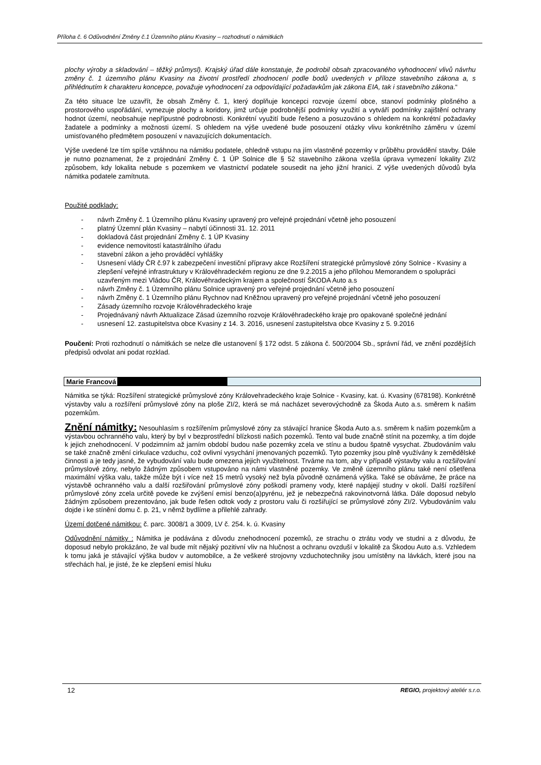Příloha č. 6 Odůvodnění Změny č.1 Územního plánu Kvasiny – rozhodnutí o námitkách
plochy výroby a skladování – těžký průmysl). Krajský úřad dále konstatuje, že podrobil obsah zpracovaného vyhodnocení vlivů návrhu změny č. 1 územního plánu Kvasiny na životní prostředí zhodnocení podle bodů uvedených v příloze stavebního zákona a, s přihlédnutím k charakteru koncepce, považuje vyhodnocení za odpovídající požadavkům jak zákona EIA, tak i stavebního zákona.“
Za této situace lze uzavřít, že obsah Změny č. 1, který doplňuje koncepci rozvoje území obce, stanoví podmínky plošného a prostorového uspořádání, vymezuje plochy a koridory, jimž určuje podrobnější podmínky využití a vytváří podmínky zajištění ochrany hodnot území, neobsahuje nepřípustné podrobnosti. Konkrétní využití bude řešeno a posuzováno s ohledem na konkrétní požadavky žadatele a podmínky a možnosti území. S ohledem na výše uvedené bude posouzení otázky vlivu konkrétního záměru v území umisťovaného předmětem posouzení v navazujících dokumentacích.
Výše uvedené lze tím spíše vztáhnou na námitku podatele, ohledně vstupu na jím vlastněné pozemky v průběhu provádění stavby. Dále je nutno poznamenat, že z projednání Změny č. 1 ÚP Solnice dle § 52 stavebního zákona vzešla úprava vymezení lokality ZI/2 způsobem, kdy lokalita nebude s pozemkem ve vlastnictví podatele sousedit na jeho jižní hranici. Z výše uvedených důvodů byla námitka podatele zamítnuta.
Použité podklady:
- návrh Změny č. 1 Územního plánu Kvasiny upravený pro veřejné projednání včetně jeho posouzení
- platný Územní plán Kvasiny – nabytí účinnosti 31. 12. 2011
- dokladová část projednání Změny č. 1 ÚP Kvasiny
- evidence nemovitostí katastrálního úřadu
- stavební zákon a jeho prováděcí vyhlášky
- Usnesení vlády ČR č.97 k zabezpečení investiční přípravy akce Rozšíření strategické průmyslové zóny Solnice - Kvasiny a zlepšení veřejné infrastruktury v Královéhradeckém regionu ze dne 9.2.2015 a jeho přílohou Memorandem o spolupráci uzavřeným mezi Vládou ČR, Královéhradeckým krajem a společností ŠKODA Auto a.s
- návrh Změny č. 1 Územního plánu Solnice upravený pro veřejné projednání včetně jeho posouzení
- návrh Změny č. 1 Územního plánu Rychnov nad Kněžnou upravený pro veřejné projednání včetně jeho posouzení
- Zásady územního rozvoje Královéhradeckého kraje
- Projednávaný návrh Aktualizace Zásad územního rozvoje Královéhradeckého kraje pro opakované společné jednání
- usnesení 12. zastupitelstva obce Kvasiny z 14. 3. 2016, usnesení zastupitelstva obce Kvasiny z 5. 9.2016
Poučení: Proti rozhodnutí o námitkách se nelze dle ustanovení § 172 odst. 5 zákona č. 500/2004 Sb., správní řád, ve znění pozdějších předpisů odvolat ani podat rozklad.
Marie Francová
Námitka se týká: Rozšíření strategické průmyslové zóny Královehradeckého kraje Solnice - Kvasiny, kat. ú. Kvasiny (678198). Konkrétně výstavby valu a rozšíření průmyslové zóny na ploše ZI/2, která se má nacházet severovýchodně za Škoda Auto a.s. směrem k našim pozemkům.
Znění námitky: Nesouhlasím s rozšířením průmyslové zóny za stávající hranice Škoda Auto a.s. směrem k našim pozemkům a výstavbou ochranného valu, který by byl v bezprostřední blízkosti našich pozemků. Tento val bude značně stínit na pozemky, a tím dojde k jejich znehodnocení. V podzimním až jarním období budou naše pozemky zcela ve stínu a budou špatně vysychat. Zbudováním valu se také značně změní cirkulace vzduchu, což ovlivní vysychání jmenovaných pozemků. Tyto pozemky jsou plně využívány k zemědělské činnosti a je tedy jasné, že vybudování valu bude omezena jejich využitelnost. Trváme na tom, aby v případě výstavby valu a rozšiřování průmyslové zóny, nebylo žádným způsobem vstupováno na námi vlastněné pozemky. Ve změně územního plánu také není ošetřena maximální výška valu, takže může být i více než 15 metrů vysoký než byla původně oznámená výška. Také se obáváme, že práce na výstavbě ochranného valu a další rozšiřování průmyslové zóny poškodí prameny vody, které napájejí studny v okolí. Další rozšíření průmyslové zóny zcela určitě povede ke zvýšení emisí benzo(a)pyrénu, jež je nebezpečná rakovinotvorná látka. Dále doposud nebylo žádným způsobem prezentováno, jak bude řešen odtok vody z prostoru valu či rozšiřující se průmyslové zóny ZI/2. Vybudováním valu dojde i ke stínění domu č. p. 21, v němž bydlíme a přilehlé zahrady.
Území dotčené námitkou: č. parc. 3008/1 a 3009, LV č. 254. k. ú. Kvasiny
Odůvodnění námitky : Námitka je podávána z důvodu znehodnocení pozemků, ze strachu o ztrátu vody ve studni a z důvodu, že doposud nebylo prokázáno, že val bude mít nějaký pozitivní vliv na hlučnost a ochranu ovzduší v lokalitě za Škodou Auto a.s. Vzhledem k tomu jaká je stávající výška budov v automobilce, a že veškeré strojovny vzduchotechniky jsou umístěny na lávkách, které jsou na střechách hal, je jisté, že ke zlepšení emisí hluku
12 REGIO, projektový ateliér s.r.o.